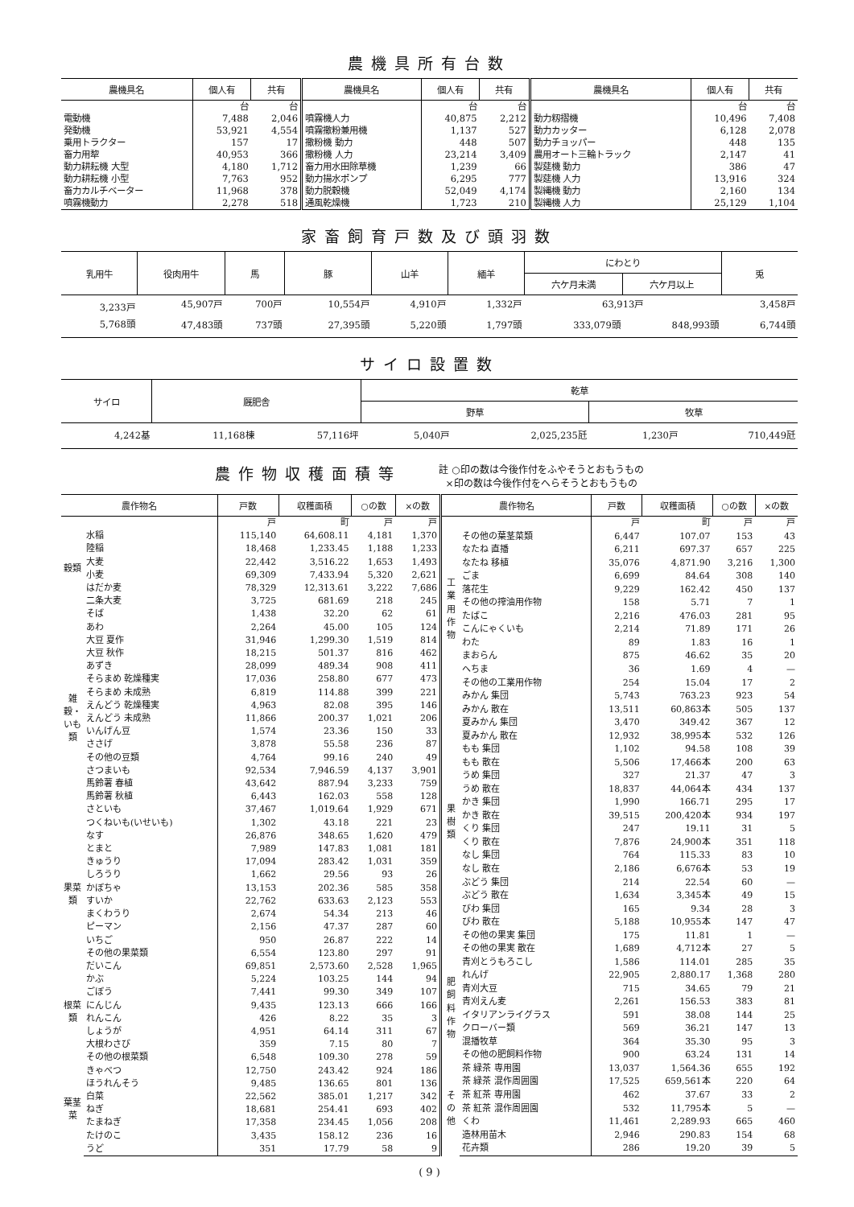農機具所有台数
| 農機具名 | 個人有 | 共有 | 農機具名 | 個人有 | 共有 | 農機具名 | 個人有 | 共有 |
| --- | --- | --- | --- | --- | --- | --- | --- | --- |
| | 台 | 台 | | 台 | 台 | | 台 | 台 |
| 電動機 | 7,488 | 2,046 | 噴霧機人力 | 40,875 | 2,212 | 動力籾摺機 | 10,496 | 7,408 |
| 発動機 | 53,921 | 4,554 | 噴霧撒粉兼用機 | 1,137 | 527 | 動力カッター | 6,128 | 2,078 |
| 乗用トラクター | 157 | 17 | 撒粉機 動力 | 448 | 507 | 動力チョッパー | 448 | 135 |
| 畜力用犂 | 40,953 | 366 | 撒粉機 人力 | 23,214 | 3,409 | 農用オート三輪トラック | 2,147 | 41 |
| 動力耕耘機 大型 | 4,180 | 1,712 | 畜力用水田除草機 | 1,239 | 66 | 製莚機 動力 | 386 | 47 |
| 動力耕耘機 小型 | 7,763 | 952 | 動力揚水ポンプ | 6,295 | 777 | 製莚機 人力 | 13,916 | 324 |
| 畜力カルチベーター | 11,968 | 378 | 動力脱穀機 | 52,049 | 4,174 | 製縄機 動力 | 2,160 | 134 |
| 噴霧機動力 | 2,278 | 518 | 通風乾燥機 | 1,723 | 210 | 製縄機 人力 | 25,129 | 1,104 |
家畜飼育戸数及び頭羽数
| 乳用牛 | 役肉用牛 | 馬 | 豚 | 山羊 | 緬羊 | にわとり | | 兎 |
| --- | --- | --- | --- | --- | --- | --- | --- | --- |
| | | | | | | 六ケ月未満 | 六ケ月以上 | |
| 3,233戸 | 45,907戸 | 700戸 | 10,554戸 | 4,910戸 | 1,332戸 | 63,913戸 | | 3,458戸 |
| 5,768頭 | 47,483頭 | 737頭 | 27,395頭 | 5,220頭 | 1,797頭 | 333,079頭 | 848,993頭 | 6,744頭 |
サイロ設置数
| サイロ | 厩肥舎 | | 乾草 | | | |
| --- | --- | --- | --- | --- | --- | --- |
| | | | 野草 | | 牧草 | |
| 4,242基 | 11,168棟 | 57,116坪 | 5,040戸 | 2,025,235瓩 | 1,230戸 | 710,449瓩 |
農作物収穫面積等 註 ○印の数は今後作付をふやそうとおもうもの
×印の数は今後作付をへらそうとおもうもの
| 農作物名 | | 戸数 | 収穫面積 | ○の数 | ×の数 |
| --- | --- | --- | --- | --- | --- |
| | | 戸 | 町 | 戸 | 戸 |
| 穀類 | 水稲 | 115,140 | 64,608.11 | 4,181 | 1,370 |
| | 陸稲 | 18,468 | 1,233.45 | 1,188 | 1,233 |
| | 大麦 | 22,442 | 3,516.22 | 1,653 | 1,493 |
| | 小麦 | 69,309 | 7,433.94 | 5,320 | 2,621 |
| | はだか麦 | 78,329 | 12,313.61 | 3,222 | 7,686 |
| | 二条大麦 | 3,725 | 681.69 | 218 | 245 |
| 雑穀・いも類 | そば | 1,438 | 32.20 | 62 | 61 |
| | あわ | 2,264 | 45.00 | 105 | 124 |
| | 大豆 夏作 | 31,946 | 1,299.30 | 1,519 | 814 |
| | 大豆 秋作 | 18,215 | 501.37 | 816 | 462 |
| | あずき | 28,099 | 489.34 | 908 | 411 |
| | そらまめ 乾燥種実 | 17,036 | 258.80 | 677 | 473 |
| | そらまめ 未成熟 | 6,819 | 114.88 | 399 | 221 |
| | えんどう 乾燥種実 | 4,963 | 82.08 | 395 | 146 |
| | えんどう 未成熟 | 11,866 | 200.37 | 1,021 | 206 |
| | いんげん豆 | 1,574 | 23.36 | 150 | 33 |
| | ささげ | 3,878 | 55.58 | 236 | 87 |
| | その他の豆類 | 4,764 | 99.16 | 240 | 49 |
| | さつまいも | 92,534 | 7,946.59 | 4,137 | 3,901 |
| | 馬鈴薯 春植 | 43,642 | 887.94 | 3,233 | 759 |
| | 馬鈴薯 秋植 | 6,443 | 162.03 | 558 | 128 |
| | さといも | 37,467 | 1,019.64 | 1,929 | 671 |
| | つくねいも(いせいも) | 1,302 | 43.18 | 221 | 23 |
| 果菜類 | なす | 26,876 | 348.65 | 1,620 | 479 |
| | とまと | 7,989 | 147.83 | 1,081 | 181 |
| | きゅうり | 17,094 | 283.42 | 1,031 | 359 |
| | しろうり | 1,662 | 29.56 | 93 | 26 |
| | かぼちゃ | 13,153 | 202.36 | 585 | 358 |
| | すいか | 22,762 | 633.63 | 2,123 | 553 |
| | まくわうり | 2,674 | 54.34 | 213 | 46 |
| | ピーマン | 2,156 | 47.37 | 287 | 60 |
| | いちご | 950 | 26.87 | 222 | 14 |
| | その他の果菜類 | 6,554 | 123.80 | 297 | 91 |
| 根菜類 | だいこん | 69,851 | 2,573.60 | 2,528 | 1,965 |
| | かぶ | 5,224 | 103.25 | 144 | 94 |
| | ごぼう | 7,441 | 99.30 | 349 | 107 |
| | にんじん | 9,435 | 123.13 | 666 | 166 |
| | れんこん | 426 | 8.22 | 35 | 3 |
| | しょうが | 4,951 | 64.14 | 311 | 67 |
| | 大根わさび | 359 | 7.15 | 80 | 7 |
| | その他の根菜類 | 6,548 | 109.30 | 278 | 59 |
| 葉茎菜 | きゃべつ | 12,750 | 243.42 | 924 | 186 |
| | ほうれんそう | 9,485 | 136.65 | 801 | 136 |
| | 白菜 | 22,562 | 385.01 | 1,217 | 342 |
| | ねぎ | 18,681 | 254.41 | 693 | 402 |
| | たまねぎ | 17,358 | 234.45 | 1,056 | 208 |
| | たけのこ | 3,435 | 158.12 | 236 | 16 |
| | うど | 351 | 17.79 | 58 | 9 |
| 農作物名 | | 戸数 | 収穫面積 | ○の数 | ×の数 |
| --- | --- | --- | --- | --- | --- |
| | | 戸 | 町 | 戸 | 戸 |
| | その他の葉茎菜類 | 6,447 | 107.07 | 153 | 43 |
| 工業用作物 | なたね 直播 | 6,211 | 697.37 | 657 | 225 |
| | なたね 移植 | 35,076 | 4,871.90 | 3,216 | 1,300 |
| | ごま | 6,699 | 84.64 | 308 | 140 |
| | 落花生 | 9,229 | 162.42 | 450 | 137 |
| | その他の搾油用作物 | 158 | 5.71 | 7 | 1 |
| | たばこ | 2,216 | 476.03 | 281 | 95 |
| | こんにゃくいも | 2,214 | 71.89 | 171 | 26 |
| | わた | 89 | 1.83 | 16 | 1 |
| | まおらん | 875 | 46.62 | 35 | 20 |
| | へちま | 36 | 1.69 | 4 | — |
| | その他の工業用作物 | 254 | 15.04 | 17 | 2 |
| 果樹類 | みかん 集団 | 5,743 | 763.23 | 923 | 54 |
| | みかん 散在 | 13,511 | 60,863本 | 505 | 137 |
| | 夏みかん 集団 | 3,470 | 349.42 | 367 | 12 |
| | 夏みかん 散在 | 12,932 | 38,995本 | 532 | 126 |
| | もも 集団 | 1,102 | 94.58 | 108 | 39 |
| | もも 散在 | 5,506 | 17,466本 | 200 | 63 |
| | うめ 集団 | 327 | 21.37 | 47 | 3 |
| | うめ 散在 | 18,837 | 44,064本 | 434 | 137 |
| | かき 集団 | 1,990 | 166.71 | 295 | 17 |
| | かき 散在 | 39,515 | 200,420本 | 934 | 197 |
| | くり 集団 | 247 | 19.11 | 31 | 5 |
| | くり 散在 | 7,876 | 24,900本 | 351 | 118 |
| | なし 集団 | 764 | 115.33 | 83 | 10 |
| | なし 散在 | 2,186 | 6,676本 | 53 | 19 |
| | ぶどう 集団 | 214 | 22.54 | 60 | — |
| | ぶどう 散在 | 1,634 | 3,345本 | 49 | 15 |
| | びわ 集団 | 165 | 9.34 | 28 | 3 |
| | びわ 散在 | 5,188 | 10,955本 | 147 | 47 |
| | その他の果実 集団 | 175 | 11.81 | 1 | — |
| | その他の果実 散在 | 1,689 | 4,712本 | 27 | 5 |
| 肥飼料作物 | 青刈とうもろこし | 1,586 | 114.01 | 285 | 35 |
| | れんげ | 22,905 | 2,880.17 | 1,368 | 280 |
| | 青刈大豆 | 715 | 34.65 | 79 | 21 |
| | 青刈えん麦 | 2,261 | 156.53 | 383 | 81 |
| | イタリアンライグラス | 591 | 38.08 | 144 | 25 |
| | クローバー類 | 569 | 36.21 | 147 | 13 |
| | 混播牧草 | 364 | 35.30 | 95 | 3 |
| | その他の肥飼料作物 | 900 | 63.24 | 131 | 14 |
| その他 | 茶 緑茶 専用園 | 13,037 | 1,564.36 | 655 | 192 |
| | 茶 緑茶 混作周囲園 | 17,525 | 659,561本 | 220 | 64 |
| | 茶 紅茶 専用園 | 462 | 37.67 | 33 | 2 |
| | 茶 紅茶 混作周囲園 | 532 | 11,795本 | 5 | — |
| | くわ | 11,461 | 2,289.93 | 665 | 460 |
| | 造林用苗木 | 2,946 | 290.83 | 154 | 68 |
| | 花卉類 | 286 | 19.20 | 39 | 5 |
( 9 )